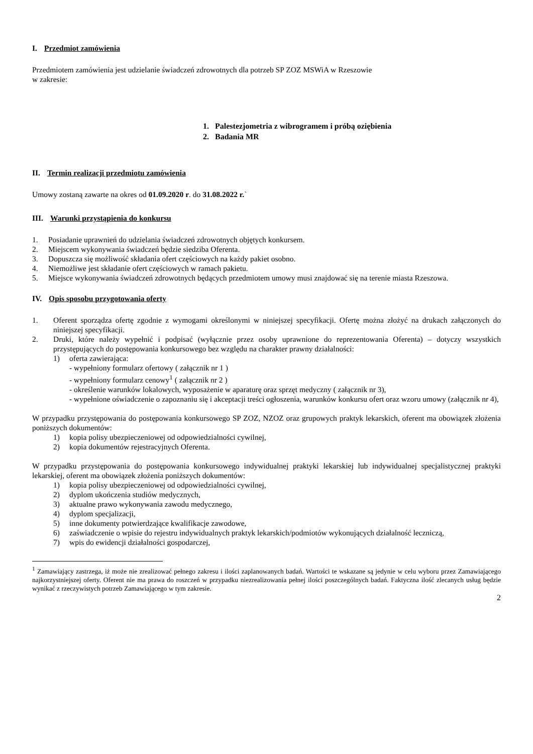I. Przedmiot zamówienia
Przedmiotem zamówienia jest udzielanie świadczeń zdrowotnych dla potrzeb SP ZOZ MSWiA w Rzeszowie
w zakresie:
1. Palestezjometria z wibrogramem i próbą oziębienia
2. Badania MR
II. Termin realizacji przedmiotu zamówienia
Umowy zostaną zawarte na okres od 01.09.2020 r. do 31.08.2022 r.`
III. Warunki przystąpienia do konkursu
1. Posiadanie uprawnień do udzielania świadczeń zdrowotnych objętych konkursem.
2. Miejscem wykonywania świadczeń będzie siedziba Oferenta.
3. Dopuszcza się możliwość składania ofert częściowych na każdy pakiet osobno.
4. Niemożliwe jest składanie ofert częściowych w ramach pakietu.
5. Miejsce wykonywania świadczeń zdrowotnych będących przedmiotem umowy musi znajdować się na terenie miasta Rzeszowa.
IV. Opis sposobu przygotowania oferty
1. Oferent sporządza ofertę zgodnie z wymogami określonymi w niniejszej specyfikacji. Ofertę można złożyć na drukach załączonych do niniejszej specyfikacji.
2. Druki, które należy wypełnić i podpisać (wyłącznie przez osoby uprawnione do reprezentowania Oferenta) – dotyczy wszystkich przystępujących do postępowania konkursowego bez względu na charakter prawny działalności:
1) oferta zawierająca:
- wypełniony formularz ofertowy ( załącznik nr 1 )
- wypełniony formularz cenowy<sup>1</sup> ( załącznik nr 2 )
- określenie warunków lokalowych, wyposażenie w aparaturę oraz sprzęt medyczny ( załącznik nr 3),
- wypełnione oświadczenie o zapoznaniu się i akceptacji treści ogłoszenia, warunków konkursu ofert oraz wzoru umowy (załącznik nr 4),
W przypadku przystępowania do postępowania konkursowego SP ZOZ, NZOZ oraz grupowych praktyk lekarskich, oferent ma obowiązek złożenia poniższych dokumentów:
1) kopia polisy ubezpieczeniowej od odpowiedzialności cywilnej,
2) kopia dokumentów rejestracyjnych Oferenta.
W przypadku przystępowania do postępowania konkursowego indywidualnej praktyki lekarskiej lub indywidualnej specjalistycznej praktyki lekarskiej, oferent ma obowiązek złożenia poniższych dokumentów:
1) kopia polisy ubezpieczeniowej od odpowiedzialności cywilnej,
2) dyplom ukończenia studiów medycznych,
3) aktualne prawo wykonywania zawodu medycznego,
4) dyplom specjalizacji,
5) inne dokumenty potwierdzające kwalifikacje zawodowe,
6) zaświadczenie o wpisie do rejestru indywidualnych praktyk lekarskich/podmiotów wykonujących działalność leczniczą,
7) wpis do ewidencji działalności gospodarczej,
<sup>1</sup> Zamawiający zastrzega, iż może nie zrealizować pełnego zakresu i ilości zaplanowanych badań. Wartości te wskazane są jedynie w celu wyboru przez Zamawiającego najkorzystniejszej oferty. Oferent nie ma prawa do roszczeń w przypadku niezrealizowania pełnej ilości poszczególnych badań. Faktyczna ilość zlecanych usług będzie wynikać z rzeczywistych potrzeb Zamawiającego w tym zakresie.
2